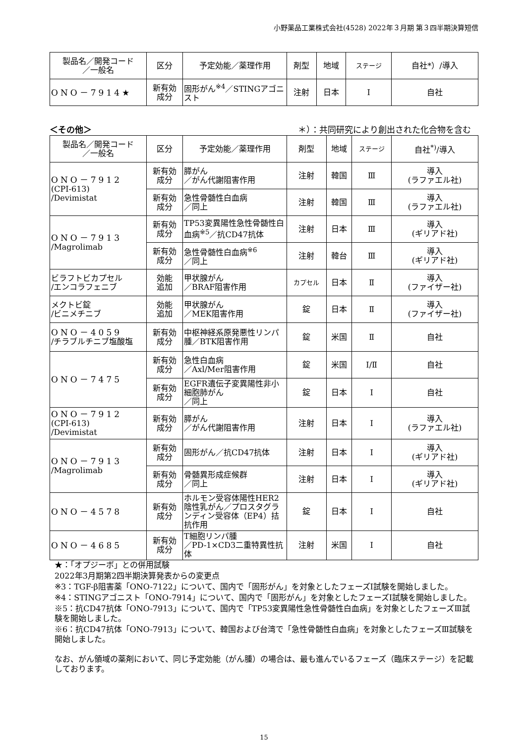小野薬品工業株式会社(4528) 2022年３月期 第３四半期決算短信
| 製品名／開発コード ／一般名 | 区分 | 予定効能／薬理作用 | 剤型 | 地域 | ステージ | 自社*）/導入 |
| --- | --- | --- | --- | --- | --- | --- |
| ONO－7914★ | 新有効 成分 | 固形がん<sup>※4</sup>／STINGアゴニスト | 注射 | 日本 | Ⅰ | 自社 |
＜その他＞ ＊）：共同研究により創出された化合物を含む
| 製品名／開発コード ／一般名 | 区分 | 予定効能／薬理作用 | 剤型 | 地域 | ステージ | 自社<sup>*)</sup>/導入 |
| --- | --- | --- | --- | --- | --- | --- |
| ONO－7912 (CPI-613) /Devimistat | 新有効 成分 | 膵がん ／がん代謝阻害作用 | 注射 | 韓国 | Ⅲ | 導入 (ラファエル社) |
| | 新有効 成分 | 急性骨髄性白血病 ／同上 | 注射 | 韓国 | Ⅲ | 導入 (ラファエル社) |
| ONO－7913 /Magrolimab | 新有効 成分 | TP53変異陽性急性骨髄性白血病<sup>※5</sup>／抗CD47抗体 | 注射 | 日本 | Ⅲ | 導入 (ギリアド社) |
| | 新有効 成分 | 急性骨髄性白血病<sup>※6</sup> ／同上 | 注射 | 韓台 | Ⅲ | 導入 (ギリアド社) |
| ビラフトビカプセル /エンコラフェニブ | 効能 追加 | 甲状腺がん ／BRAF阻害作用 | カプセル | 日本 | Ⅱ | 導入 (ファイザー社) |
| メクトビ錠 /ビニメチニブ | 効能 追加 | 甲状腺がん ／MEK阻害作用 | 錠 | 日本 | Ⅱ | 導入 (ファイザー社) |
| ONO－4059 /チラブルチニブ塩酸塩 | 新有効 成分 | 中枢神経系原発悪性リンパ腫／BTK阻害作用 | 錠 | 米国 | Ⅱ | 自社 |
| ONO－7475 | 新有効 成分 | 急性白血病 ／Axl/Mer阻害作用 | 錠 | 米国 | Ⅰ/Ⅱ | 自社 |
| | 新有効 成分 | EGFR遺伝子変異陽性非小細胞肺がん ／同上 | 錠 | 日本 | Ⅰ | 自社 |
| ONO－7912 (CPI-613) /Devimistat | 新有効 成分 | 膵がん ／がん代謝阻害作用 | 注射 | 日本 | Ⅰ | 導入 (ラファエル社) |
| ONO－7913 /Magrolimab | 新有効 成分 | 固形がん／抗CD47抗体 | 注射 | 日本 | Ⅰ | 導入 (ギリアド社) |
| | 新有効 成分 | 骨髄異形成症候群 ／同上 | 注射 | 日本 | Ⅰ | 導入 (ギリアド社) |
| ONO－4578 | 新有効 成分 | ホルモン受容体陽性HER2陰性乳がん／プロスタグランディン受容体（EP4）拮抗作用 | 錠 | 日本 | Ⅰ | 自社 |
| ONO－4685 | 新有効 成分 | T細胞リンパ腫 ／PD-1×CD3二重特異性抗体 | 注射 | 米国 | Ⅰ | 自社 |
★：「オプジーボ」との併用試験
2022年3月期第2四半期決算発表からの変更点
※3：TGF-β阻害薬「ONO-7122」について、国内で「固形がん」を対象としたフェーズⅠ試験を開始しました。
※4：STINGアゴニスト「ONO-7914」について、国内で「固形がん」を対象としたフェーズⅠ試験を開始しました。
※5：抗CD47抗体「ONO-7913」について、国内で「TP53変異陽性急性骨髄性白血病」を対象としたフェーズⅢ試験を開始しました。
※6：抗CD47抗体「ONO-7913」について、韓国および台湾で「急性骨髄性白血病」を対象としたフェーズⅢ試験を開始しました。
なお、がん領域の薬剤において、同じ予定効能（がん腫）の場合は、最も進んでいるフェーズ（臨床ステージ）を記載しております。
15